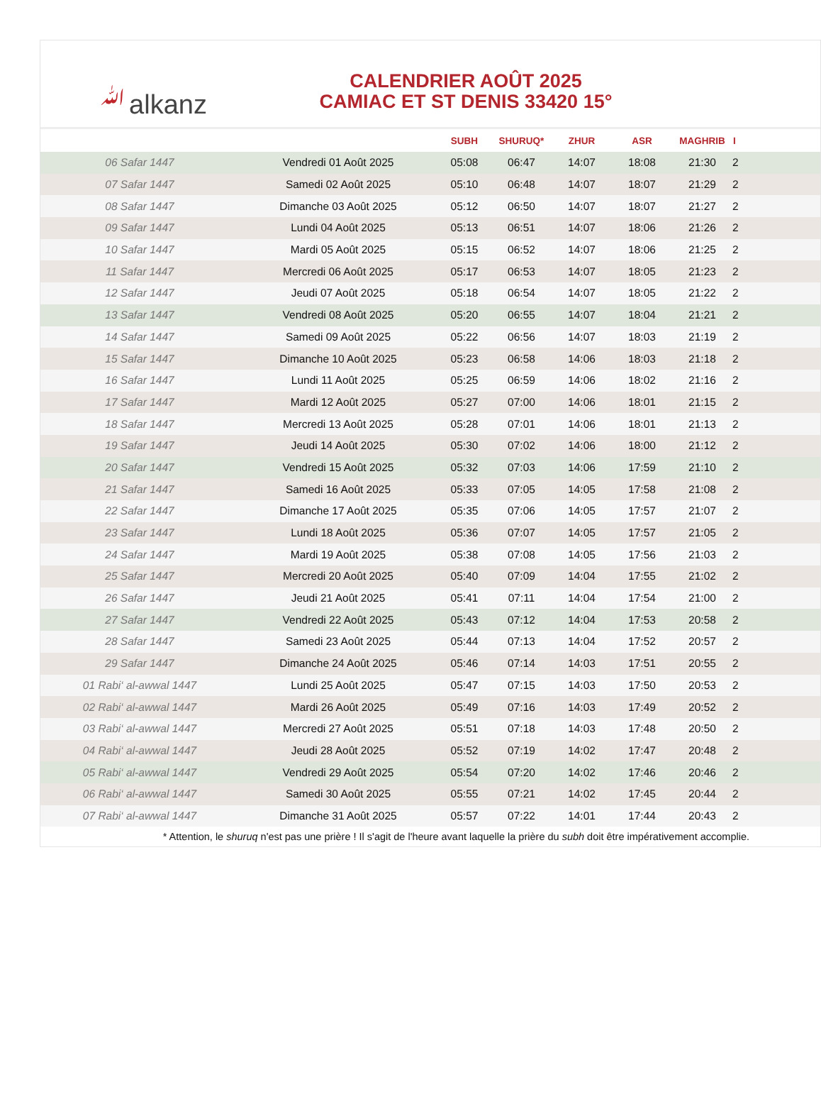ﷲalkanz
CALENDRIER AOÛT 2025
CAMIAC ET ST DENIS 33420 15°
| | | SUBH | SHURUQ* | ZHUR | ASR | MAGHRIB | I |
| --- | --- | --- | --- | --- | --- | --- | --- |
| 06 Safar 1447 | Vendredi 01 Août 2025 | 05:08 | 06:47 | 14:07 | 18:08 | 21:30 | 2 |
| 07 Safar 1447 | Samedi 02 Août 2025 | 05:10 | 06:48 | 14:07 | 18:07 | 21:29 | 2 |
| 08 Safar 1447 | Dimanche 03 Août 2025 | 05:12 | 06:50 | 14:07 | 18:07 | 21:27 | 2 |
| 09 Safar 1447 | Lundi 04 Août 2025 | 05:13 | 06:51 | 14:07 | 18:06 | 21:26 | 2 |
| 10 Safar 1447 | Mardi 05 Août 2025 | 05:15 | 06:52 | 14:07 | 18:06 | 21:25 | 2 |
| 11 Safar 1447 | Mercredi 06 Août 2025 | 05:17 | 06:53 | 14:07 | 18:05 | 21:23 | 2 |
| 12 Safar 1447 | Jeudi 07 Août 2025 | 05:18 | 06:54 | 14:07 | 18:05 | 21:22 | 2 |
| 13 Safar 1447 | Vendredi 08 Août 2025 | 05:20 | 06:55 | 14:07 | 18:04 | 21:21 | 2 |
| 14 Safar 1447 | Samedi 09 Août 2025 | 05:22 | 06:56 | 14:07 | 18:03 | 21:19 | 2 |
| 15 Safar 1447 | Dimanche 10 Août 2025 | 05:23 | 06:58 | 14:06 | 18:03 | 21:18 | 2 |
| 16 Safar 1447 | Lundi 11 Août 2025 | 05:25 | 06:59 | 14:06 | 18:02 | 21:16 | 2 |
| 17 Safar 1447 | Mardi 12 Août 2025 | 05:27 | 07:00 | 14:06 | 18:01 | 21:15 | 2 |
| 18 Safar 1447 | Mercredi 13 Août 2025 | 05:28 | 07:01 | 14:06 | 18:01 | 21:13 | 2 |
| 19 Safar 1447 | Jeudi 14 Août 2025 | 05:30 | 07:02 | 14:06 | 18:00 | 21:12 | 2 |
| 20 Safar 1447 | Vendredi 15 Août 2025 | 05:32 | 07:03 | 14:06 | 17:59 | 21:10 | 2 |
| 21 Safar 1447 | Samedi 16 Août 2025 | 05:33 | 07:05 | 14:05 | 17:58 | 21:08 | 2 |
| 22 Safar 1447 | Dimanche 17 Août 2025 | 05:35 | 07:06 | 14:05 | 17:57 | 21:07 | 2 |
| 23 Safar 1447 | Lundi 18 Août 2025 | 05:36 | 07:07 | 14:05 | 17:57 | 21:05 | 2 |
| 24 Safar 1447 | Mardi 19 Août 2025 | 05:38 | 07:08 | 14:05 | 17:56 | 21:03 | 2 |
| 25 Safar 1447 | Mercredi 20 Août 2025 | 05:40 | 07:09 | 14:04 | 17:55 | 21:02 | 2 |
| 26 Safar 1447 | Jeudi 21 Août 2025 | 05:41 | 07:11 | 14:04 | 17:54 | 21:00 | 2 |
| 27 Safar 1447 | Vendredi 22 Août 2025 | 05:43 | 07:12 | 14:04 | 17:53 | 20:58 | 2 |
| 28 Safar 1447 | Samedi 23 Août 2025 | 05:44 | 07:13 | 14:04 | 17:52 | 20:57 | 2 |
| 29 Safar 1447 | Dimanche 24 Août 2025 | 05:46 | 07:14 | 14:03 | 17:51 | 20:55 | 2 |
| 01 Rabi‘ al-awwal 1447 | Lundi 25 Août 2025 | 05:47 | 07:15 | 14:03 | 17:50 | 20:53 | 2 |
| 02 Rabi‘ al-awwal 1447 | Mardi 26 Août 2025 | 05:49 | 07:16 | 14:03 | 17:49 | 20:52 | 2 |
| 03 Rabi‘ al-awwal 1447 | Mercredi 27 Août 2025 | 05:51 | 07:18 | 14:03 | 17:48 | 20:50 | 2 |
| 04 Rabi‘ al-awwal 1447 | Jeudi 28 Août 2025 | 05:52 | 07:19 | 14:02 | 17:47 | 20:48 | 2 |
| 05 Rabi‘ al-awwal 1447 | Vendredi 29 Août 2025 | 05:54 | 07:20 | 14:02 | 17:46 | 20:46 | 2 |
| 06 Rabi‘ al-awwal 1447 | Samedi 30 Août 2025 | 05:55 | 07:21 | 14:02 | 17:45 | 20:44 | 2 |
| 07 Rabi‘ al-awwal 1447 | Dimanche 31 Août 2025 | 05:57 | 07:22 | 14:01 | 17:44 | 20:43 | 2 |
* Attention, le shuruq n'est pas une prière ! Il s'agit de l'heure avant laquelle la prière du subh doit être impérativement accomplie.